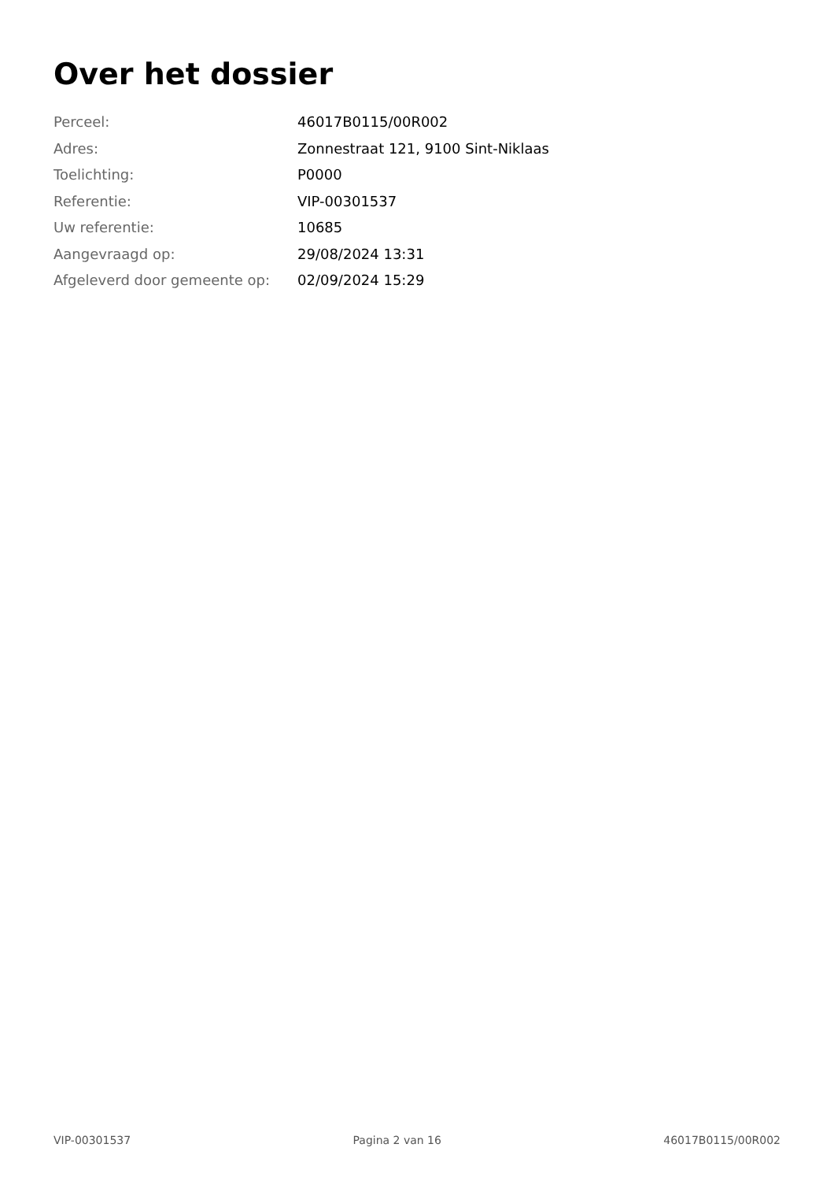Over het dossier
| Perceel: | 46017B0115/00R002 |
| Adres: | Zonnestraat 121, 9100 Sint-Niklaas |
| Toelichting: | P0000 |
| Referentie: | VIP-00301537 |
| Uw referentie: | 10685 |
| Aangevraagd op: | 29/08/2024 13:31 |
| Afgeleverd door gemeente op: | 02/09/2024 15:29 |
VIP-00301537 Pagina 2 van 16 46017B0115/00R002